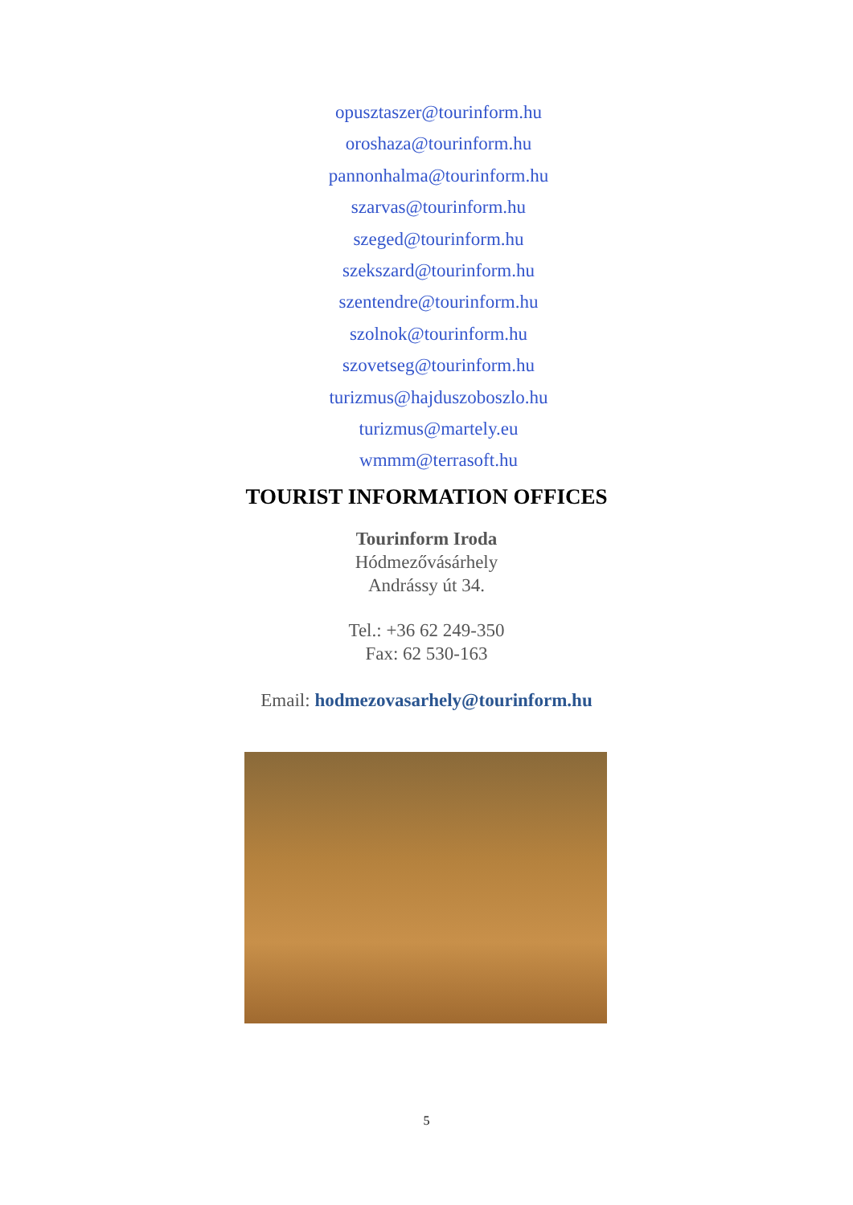opusztaszer@tourinform.hu
oroshaza@tourinform.hu
pannonhalma@tourinform.hu
szarvas@tourinform.hu
szeged@tourinform.hu
szekszard@tourinform.hu
szentendre@tourinform.hu
szolnok@tourinform.hu
szovetseg@tourinform.hu
turizmus@hajduszoboszlo.hu
turizmus@martely.eu
wmmm@terrasoft.hu
TOURIST INFORMATION OFFICES
Tourinform Iroda
Hódmezővásárhely
Andrássy út 34.
Tel.: +36 62 249-350
Fax: 62 530-163
Email: hodmezovasarhely@tourinform.hu
5